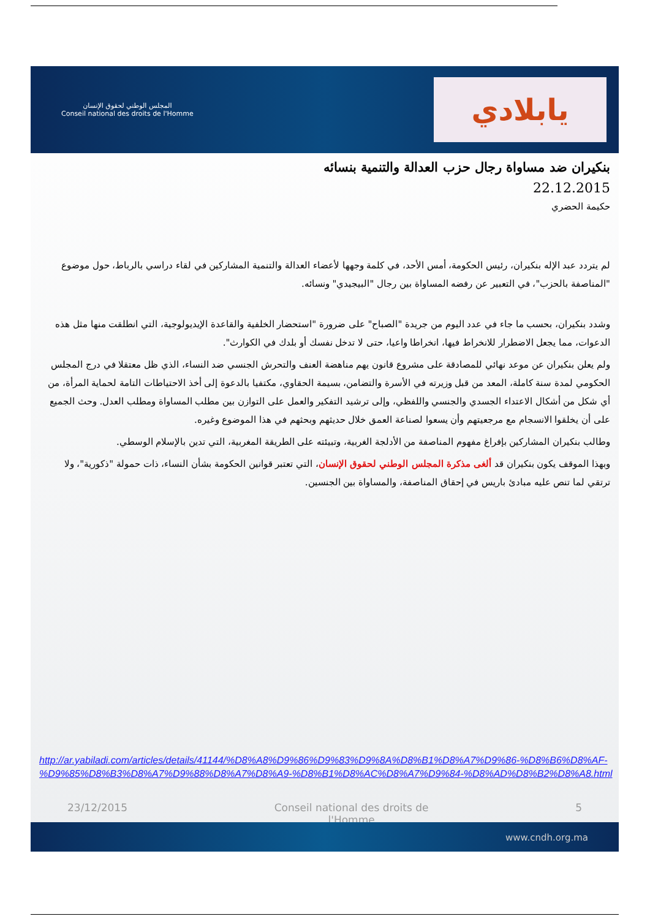المجلس الوطني لحقوق الإنسان
Conseil national des droits de l'Homme
يابلادي
بنكيران ضد مساواة رجال حزب العدالة والتنمية بنسائه
22.12.2015
حكيمة الحضري
لم يتردد عبد الإله بنكيران، رئيس الحكومة، أمس الأحد، في كلمة وجهها لأعضاء العدالة والتنمية المشاركين في لقاء دراسي بالرباط، حول موضوع "المناصفة بالحزب"، في التعبير عن رفضه المساواة بين رجال "البيجيدي" ونسائه.
وشدد بنكيران، بحسب ما جاء في عدد اليوم من جريدة "الصباح" على ضرورة "استحضار الخلفية والقاعدة الإيديولوجية، التي انطلقت منها مثل هذه الدعوات، مما يجعل الاضطرار للانخراط فيها، انخراطا واعيا، حتى لا تدخل نفسك أو بلدك في الكوارث".
ولم يعلن بنكيران عن موعد نهائي للمصادقة على مشروع قانون يهم مناهضة العنف والتحرش الجنسي ضد النساء، الذي ظل معتقلا في درج المجلس الحكومي لمدة سنة كاملة، المعد من قبل وزيرته في الأسرة والتضامن، بسيمة الحقاوي، مكتفيا بالدعوة إلى أخذ الاحتياطات التامة لحماية المرأة، من أي شكل من أشكال الاعتداء الجسدي والجنسي واللفظي، وإلى ترشيد التفكير والعمل على التوازن بين مطلب المساواة ومطلب العدل. وحث الجميع على أن يخلقوا الانسجام مع مرجعيتهم وأن يسعوا لصناعة العمق خلال حديثهم وبحثهم في هذا الموضوع وغيره.
وطالب بنكيران المشاركين بإفراغ مفهوم المناصفة من الأدلجة الغربية، وتبيئته على الطريقة المغربية، التي تدين بالإسلام الوسطي.
وبهذا الموقف يكون بنكيران قد ألغى مذكرة المجلس الوطني لحقوق الإنسان، التي تعتبر قوانين الحكومة بشأن النساء، ذات حمولة "ذكورية"، ولا ترتقي لما تنص عليه مبادئ باريس في إحقاق المناصفة، والمساواة بين الجنسين.
http://ar.yabiladi.com/articles/details/41144/%D8%A8%D9%86%D9%83%D9%8A%D8%B1%D8%A7%D9%86-%D8%B6%D8%AF-%D9%85%D8%B3%D8%A7%D9%88%D8%A7%D8%A9-%D8%B1%D8%AC%D8%A7%D9%84-%D8%AD%D8%B2%D8%A8.html
23/12/2015 Conseil national des droits de l'Homme 5
www.cndh.org.ma